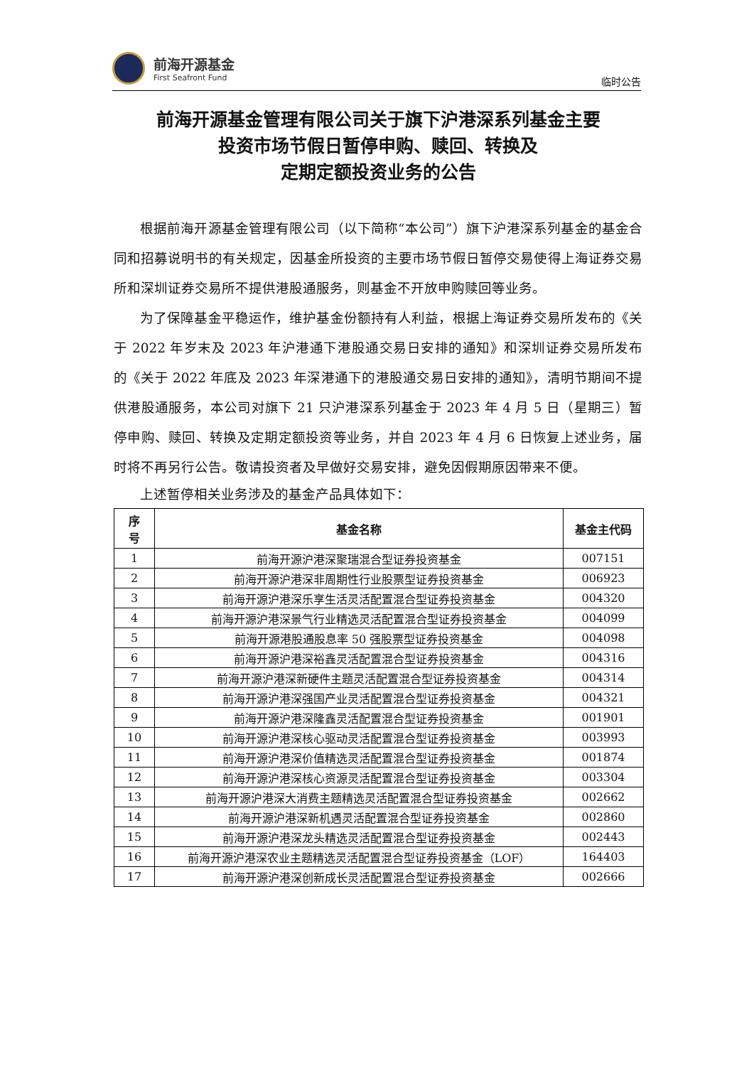前海开源基金
First Seafront Fund
临时公告
前海开源基金管理有限公司关于旗下沪港深系列基金主要
投资市场节假日暂停申购、赎回、转换及
定期定额投资业务的公告
根据前海开源基金管理有限公司（以下简称“本公司”）旗下沪港深系列基金的基金合同和招募说明书的有关规定，因基金所投资的主要市场节假日暂停交易使得上海证券交易所和深圳证券交易所不提供港股通服务，则基金不开放申购赎回等业务。
为了保障基金平稳运作，维护基金份额持有人利益，根据上海证券交易所发布的《关于 2022 年岁末及 2023 年沪港通下港股通交易日安排的通知》和深圳证券交易所发布的《关于 2022 年底及 2023 年深港通下的港股通交易日安排的通知》，清明节期间不提供港股通服务，本公司对旗下 21 只沪港深系列基金于 2023 年 4 月 5 日（星期三）暂停申购、赎回、转换及定期定额投资等业务，并自 2023 年 4 月 6 日恢复上述业务，届时将不再另行公告。敬请投资者及早做好交易安排，避免因假期原因带来不便。
上述暂停相关业务涉及的基金产品具体如下：
| 序 号 | 基金名称 | 基金主代码 |
| --- | --- | --- |
| 1 | 前海开源沪港深聚瑞混合型证券投资基金 | 007151 |
| 2 | 前海开源沪港深非周期性行业股票型证券投资基金 | 006923 |
| 3 | 前海开源沪港深乐享生活灵活配置混合型证券投资基金 | 004320 |
| 4 | 前海开源沪港深景气行业精选灵活配置混合型证券投资基金 | 004099 |
| 5 | 前海开源港股通股息率 50 强股票型证券投资基金 | 004098 |
| 6 | 前海开源沪港深裕鑫灵活配置混合型证券投资基金 | 004316 |
| 7 | 前海开源沪港深新硬件主题灵活配置混合型证券投资基金 | 004314 |
| 8 | 前海开源沪港深强国产业灵活配置混合型证券投资基金 | 004321 |
| 9 | 前海开源沪港深隆鑫灵活配置混合型证券投资基金 | 001901 |
| 10 | 前海开源沪港深核心驱动灵活配置混合型证券投资基金 | 003993 |
| 11 | 前海开源沪港深价值精选灵活配置混合型证券投资基金 | 001874 |
| 12 | 前海开源沪港深核心资源灵活配置混合型证券投资基金 | 003304 |
| 13 | 前海开源沪港深大消费主题精选灵活配置混合型证券投资基金 | 002662 |
| 14 | 前海开源沪港深新机遇灵活配置混合型证券投资基金 | 002860 |
| 15 | 前海开源沪港深龙头精选灵活配置混合型证券投资基金 | 002443 |
| 16 | 前海开源沪港深农业主题精选灵活配置混合型证券投资基金（LOF） | 164403 |
| 17 | 前海开源沪港深创新成长灵活配置混合型证券投资基金 | 002666 |